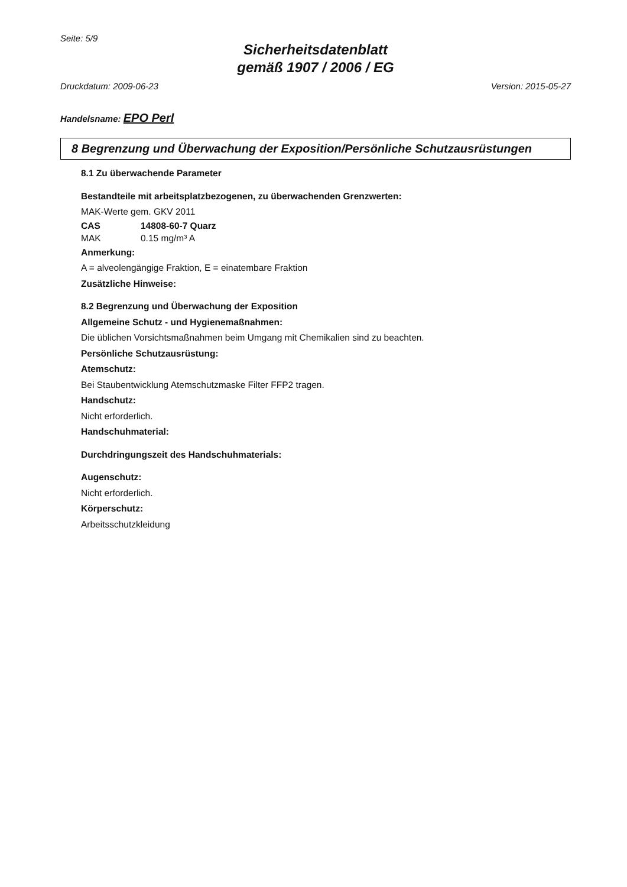Seite: 5/9
Sicherheitsdatenblatt
gemäß 1907 / 2006 / EG
Druckdatum: 2009-06-23 Version: 2015-05-27
Handelsname: EPO Perl
8 Begrenzung und Überwachung der Exposition/Persönliche Schutzausrüstungen
8.1 Zu überwachende Parameter
Bestandteile mit arbeitsplatzbezogenen, zu überwachenden Grenzwerten:
MAK-Werte gem. GKV 2011
CAS 14808-60-7 Quarz
MAK 0.15 mg/m³ A
Anmerkung:
A = alveolengängige Fraktion, E = einatembare Fraktion
Zusätzliche Hinweise:
8.2 Begrenzung und Überwachung der Exposition
Allgemeine Schutz - und Hygienemaßnahmen:
Die üblichen Vorsichtsmaßnahmen beim Umgang mit Chemikalien sind zu beachten.
Persönliche Schutzausrüstung:
Atemschutz:
Bei Staubentwicklung Atemschutzmaske Filter FFP2 tragen.
Handschutz:
Nicht erforderlich.
Handschuhmaterial:
Durchdringungszeit des Handschuhmaterials:
Augenschutz:
Nicht erforderlich.
Körperschutz:
Arbeitsschutzkleidung